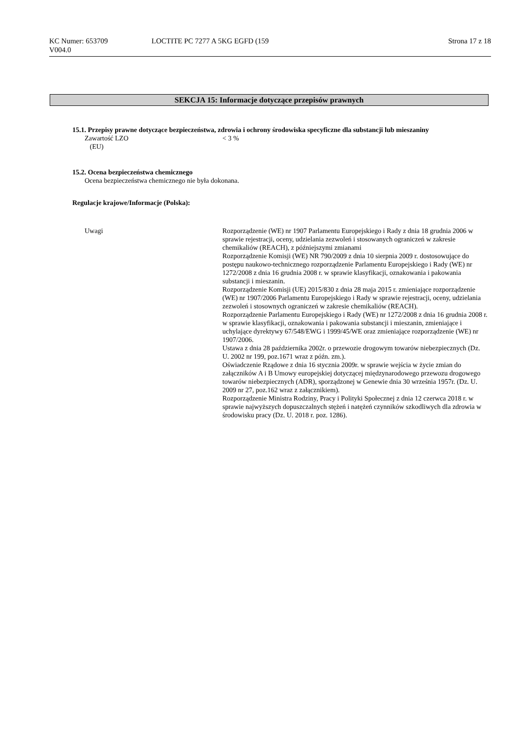KC Numer: 653709
V004.0
LOCTITE PC 7277 A 5KG EGFD (159
Strona 17 z 18
SEKCJA 15: Informacje dotyczące przepisów prawnych
15.1. Przepisy prawne dotyczące bezpieczeństwa, zdrowia i ochrony środowiska specyficzne dla substancji lub mieszaniny
Zawartość LZO
(EU)
< 3 %
15.2. Ocena bezpieczeństwa chemicznego
Ocena bezpieczeństwa chemicznego nie była dokonana.
Regulacje krajowe/Informacje (Polska):
Uwagi Rozporządzenie (WE) nr 1907 Parlamentu Europejskiego i Rady z dnia 18 grudnia 2006 w sprawie rejestracji, oceny, udzielania zezwoleń i stosowanych ograniczeń w zakresie chemikaliów (REACH), z późniejszymi zmianami
Rozporządzenie Komisji (WE) NR 790/2009 z dnia 10 sierpnia 2009 r. dostosowujące do postępu naukowo-technicznego rozporządzenie Parlamentu Europejskiego i Rady (WE) nr 1272/2008 z dnia 16 grudnia 2008 r. w sprawie klasyfikacji, oznakowania i pakowania substancji i mieszanin.
Rozporządzenie Komisji (UE) 2015/830 z dnia 28 maja 2015 r. zmieniające rozporządzenie (WE) nr 1907/2006 Parlamentu Europejskiego i Rady w sprawie rejestracji, oceny, udzielania zezwoleń i stosownych ograniczeń w zakresie chemikaliów (REACH).
Rozporządzenie Parlamentu Europejskiego i Rady (WE) nr 1272/2008 z dnia 16 grudnia 2008 r. w sprawie klasyfikacji, oznakowania i pakowania substancji i mieszanin, zmieniające i uchylające dyrektywy 67/548/EWG i 1999/45/WE oraz zmieniające rozporządzenie (WE) nr 1907/2006.
Ustawa z dnia 28 października 2002r. o przewozie drogowym towarów niebezpiecznych (Dz. U. 2002 nr 199, poz.1671 wraz z późn. zm.).
Oświadczenie Rządowe z dnia 16 stycznia 2009r. w sprawie wejścia w życie zmian do załączników A i B Umowy europejskiej dotyczącej międzynarodowego przewozu drogowego towarów niebezpiecznych (ADR), sporządzonej w Genewie dnia 30 września 1957r. (Dz. U. 2009 nr 27, poz.162 wraz z załącznikiem).
Rozporządzenie Ministra Rodziny, Pracy i Polityki Społecznej z dnia 12 czerwca 2018 r. w sprawie najwyższych dopuszczalnych stężeń i natężeń czynników szkodliwych dla zdrowia w środowisku pracy (Dz. U. 2018 r. poz. 1286).